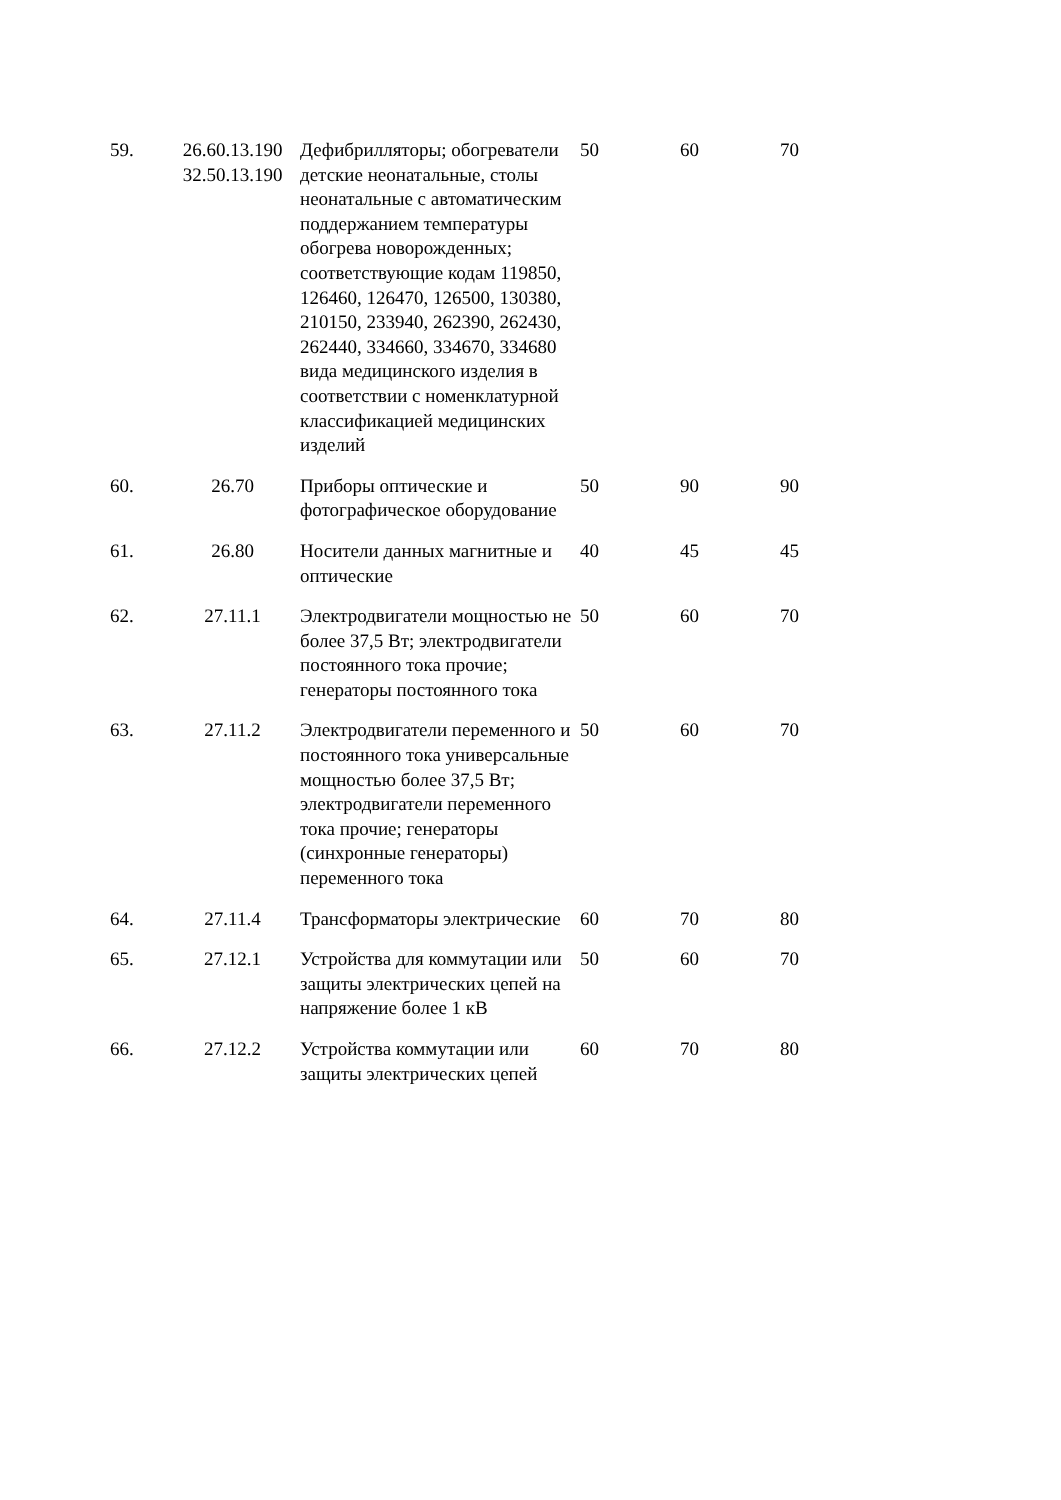| 59. | 26.60.13.190 32.50.13.190 | Дефибрилляторы; обогреватели детские неонатальные, столы неонатальные с автоматическим поддержанием температуры обогрева новорожденных; соответствующие кодам 119850, 126460, 126470, 126500, 130380, 210150, 233940, 262390, 262430, 262440, 334660, 334670, 334680 вида медицинского изделия в соответствии с номенклатурной классификацией медицинских изделий | 50 | 60 | 70 |
| 60. | 26.70 | Приборы оптические и фотографическое оборудование | 50 | 90 | 90 |
| 61. | 26.80 | Носители данных магнитные и оптические | 40 | 45 | 45 |
| 62. | 27.11.1 | Электродвигатели мощностью не более 37,5 Вт; электродвигатели постоянного тока прочие; генераторы постоянного тока | 50 | 60 | 70 |
| 63. | 27.11.2 | Электродвигатели переменного и постоянного тока универсальные мощностью более 37,5 Вт; электродвигатели переменного тока прочие; генераторы (синхронные генераторы) переменного тока | 50 | 60 | 70 |
| 64. | 27.11.4 | Трансформаторы электрические | 60 | 70 | 80 |
| 65. | 27.12.1 | Устройства для коммутации или защиты электрических цепей на напряжение более 1 кВ | 50 | 60 | 70 |
| 66. | 27.12.2 | Устройства коммутации или защиты электрических цепей | 60 | 70 | 80 |